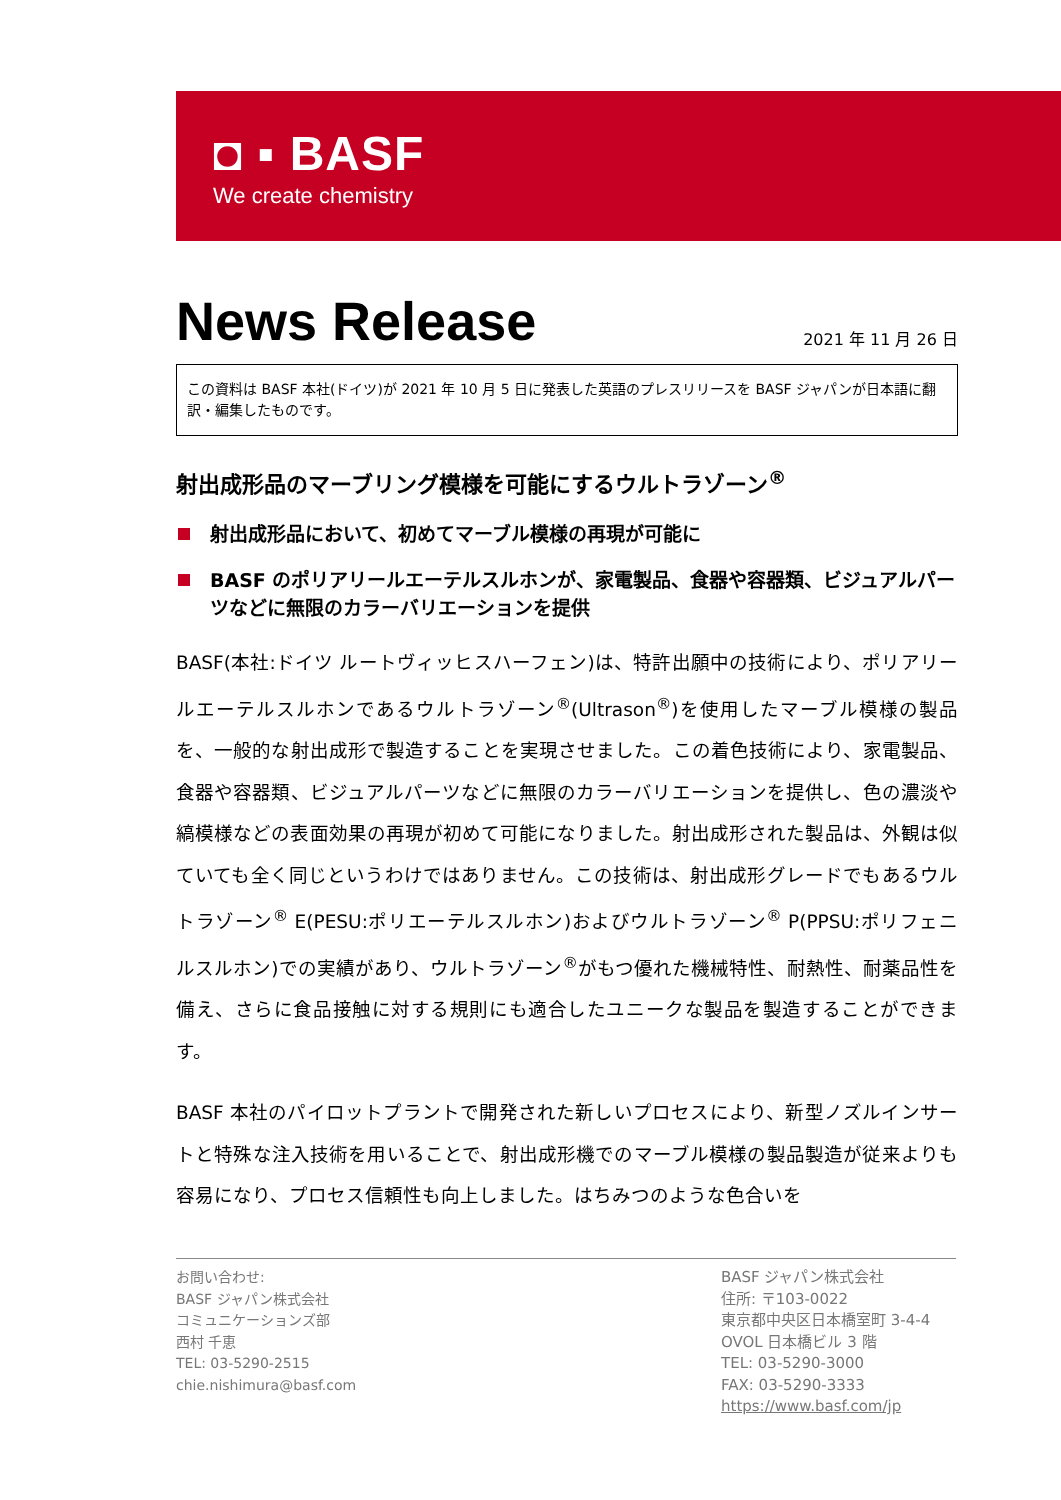◘ ▪ BASF
We create chemistry
News Release
2021 年 11 月 26 日
この資料は BASF 本社(ドイツ)が 2021 年 10 月 5 日に発表した英語のプレスリリースを BASF ジャパンが日本語に翻訳・編集したものです。
射出成形品のマーブリング模様を可能にするウルトラゾーン<sup>®</sup>
射出成形品において、初めてマーブル模様の再現が可能に
BASF のポリアリールエーテルスルホンが、家電製品、食器や容器類、ビジュアルパーツなどに無限のカラーバリエーションを提供
BASF(本社:ドイツ ルートヴィッヒスハーフェン)は、特許出願中の技術により、ポリアリールエーテルスルホンであるウルトラゾーン<sup>®</sup>(Ultrason<sup>®</sup>)を使用したマーブル模様の製品を、一般的な射出成形で製造することを実現させました。この着色技術により、家電製品、食器や容器類、ビジュアルパーツなどに無限のカラーバリエーションを提供し、色の濃淡や縞模様などの表面効果の再現が初めて可能になりました。射出成形された製品は、外観は似ていても全く同じというわけではありません。この技術は、射出成形グレードでもあるウルトラゾーン<sup>®</sup> E(PESU:ポリエーテルスルホン)およびウルトラゾーン<sup>®</sup> P(PPSU:ポリフェニルスルホン)での実績があり、ウルトラゾーン<sup>®</sup>がもつ優れた機械特性、耐熱性、耐薬品性を備え、さらに食品接触に対する規則にも適合したユニークな製品を製造することができます。
BASF 本社のパイロットプラントで開発された新しいプロセスにより、新型ノズルインサートと特殊な注入技術を用いることで、射出成形機でのマーブル模様の製品製造が従来よりも容易になり、プロセス信頼性も向上しました。はちみつのような色合いを
お問い合わせ:
BASF ジャパン株式会社
コミュニケーションズ部
西村 千恵
TEL: 03-5290-2515
chie.nishimura@basf.com
BASF ジャパン株式会社
住所: 〒103-0022
東京都中央区日本橋室町 3-4-4
OVOL 日本橋ビル 3 階
TEL: 03-5290-3000
FAX: 03-5290-3333
https://www.basf.com/jp